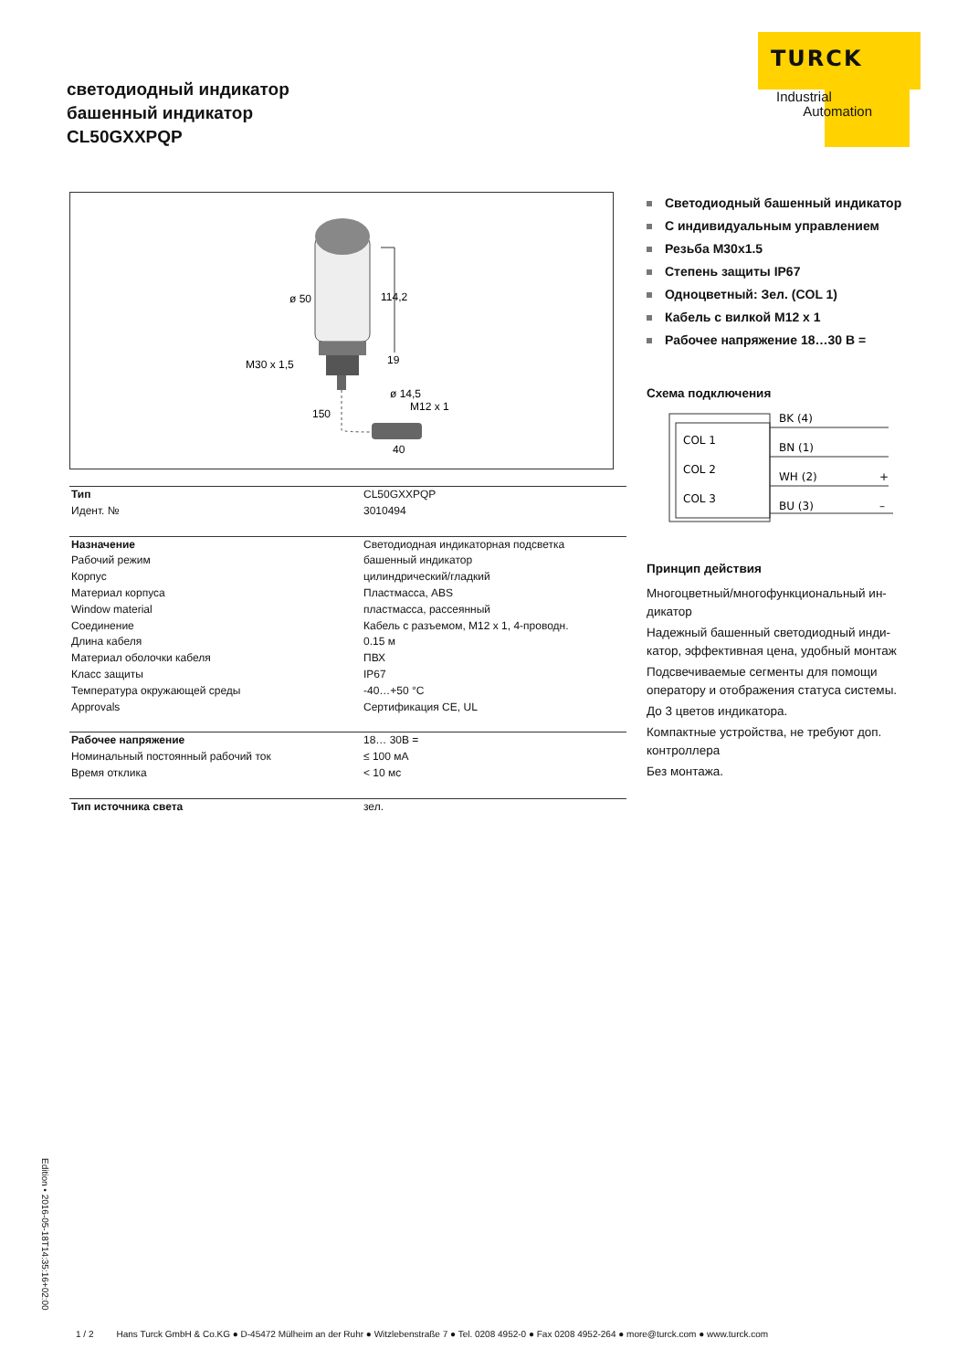светодиодный индикатор
башенный индикатор
CL50GXXPQP
TURCK
Industrial
Automation
ø 50
114,2
M30 x 1,5
19
ø 14,5
M12 x 1
150
40
| Тип | CL50GXXPQP |
| Идент. № | 3010494 |
| Назначение | Светодиодная индикаторная подсветка |
| Рабочий режим | башенный индикатор |
| Корпус | цилиндрический/гладкий |
| Материал корпуса | Пластмасса, ABS |
| Window material | пластмасса, рассеянный |
| Соединение | Кабель с разъемом, M12 x 1, 4-проводн. |
| Длина кабеля | 0.15 м |
| Материал оболочки кабеля | ПВХ |
| Класс защиты | IP67 |
| Температура окружающей среды | -40…+50 °C |
| Approvals | Сертификация CE, UL |
| Рабочее напряжение | 18… 30В = |
| Номинальный постоянный рабочий ток | ≤ 100 мА |
| Время отклика | < 10 мс |
| Тип источника света | зел. |
Светодиодный башенный индикатор
С индивидуальным управлением
Резьба M30x1.5
Степень защиты IP67
Одноцветный: Зел. (COL 1)
Кабель с вилкой M12 x 1
Рабочее напряжение 18…30 В =
Схема подключения
COL 1
COL 2
COL 3
BK (4)
BN (1)
WH (2)
BU (3)
+
–
Принцип действия
Многоцветный/многофункциональный ин-дикатор
Надежный башенный светодиодный инди-катор, эффективная цена, удобный монтаж
Подсвечиваемые сегменты для помощи оператору и отображения статуса системы.
До 3 цветов индикатора.
Компактные устройства, не требуют доп. контроллера
Без монтажа.
Edition • 2016-05-18T14:35:16+02:00
1 / 2 Hans Turck GmbH & Co.KG ● D-45472 Mülheim an der Ruhr ● Witzlebenstraße 7 ● Tel. 0208 4952-0 ● Fax 0208 4952-264 ● more@turck.com ● www.turck.com